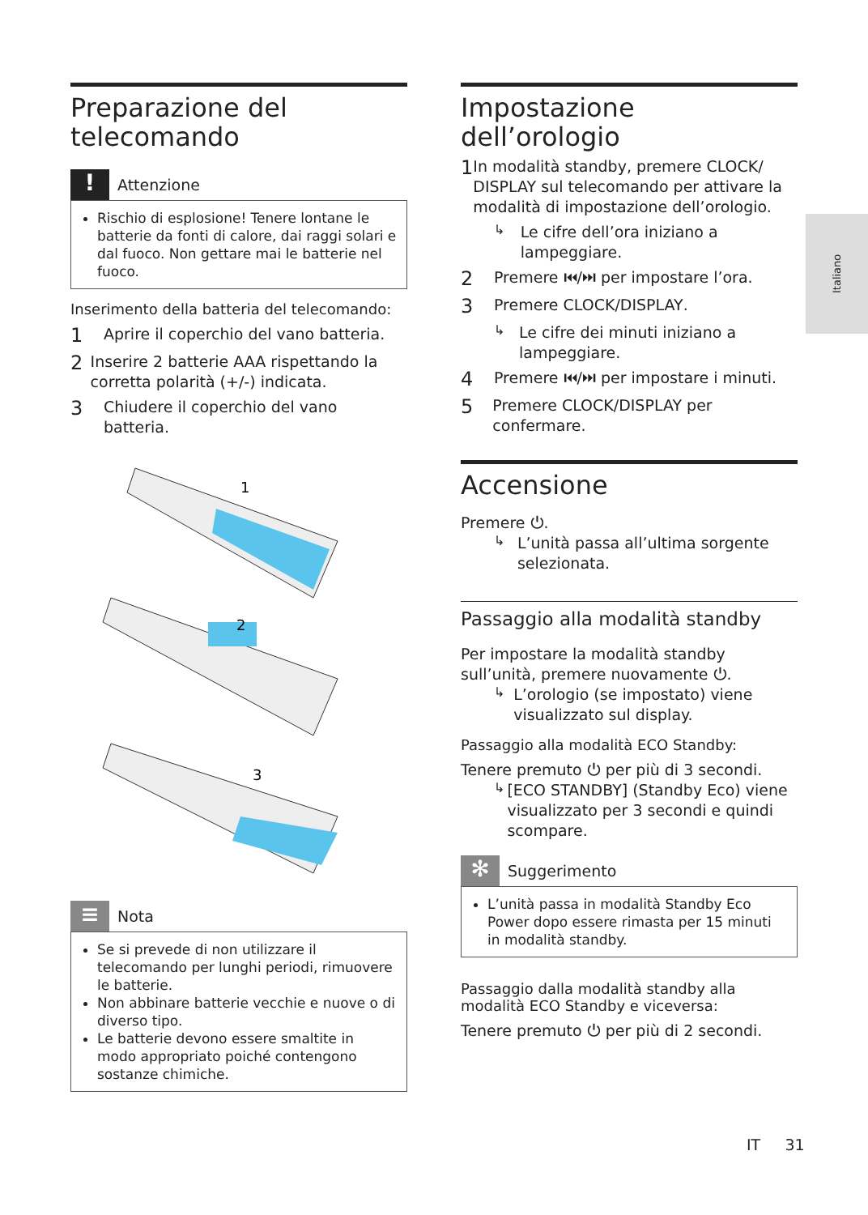Italiano
Preparazione del telecomando
!
Attenzione
Rischio di esplosione! Tenere lontane le batterie da fonti di calore, dai raggi solari e dal fuoco. Non gettare mai le batterie nel fuoco.
Inserimento della batteria del telecomando:
1
Aprire il coperchio del vano batteria.
2
Inserire 2 batterie AAA rispettando la corretta polarità (+/-) indicata.
3
Chiudere il coperchio del vano batteria.
1
2
3
≡
Nota
Se si prevede di non utilizzare il telecomando per lunghi periodi, rimuovere le batterie.
Non abbinare batterie vecchie e nuove o di diverso tipo.
Le batterie devono essere smaltite in modo appropriato poiché contengono sostanze chimiche.
Impostazione dell’orologio
1
In modalità standby, premere CLOCK/ DISPLAY sul telecomando per attivare la modalità di impostazione dell’orologio.
↳
Le cifre dell’ora iniziano a lampeggiare.
2
Premere ⏮/⏭ per impostare l’ora.
3
Premere CLOCK/DISPLAY.
↳
Le cifre dei minuti iniziano a lampeggiare.
4
Premere ⏮/⏭ per impostare i minuti.
5
Premere CLOCK/DISPLAY per confermare.
Accensione
Premere ⏻.
↳
L’unità passa all’ultima sorgente selezionata.
Passaggio alla modalità standby
Per impostare la modalità standby sull’unità, premere nuovamente ⏻.
↳
L’orologio (se impostato) viene visualizzato sul display.
Passaggio alla modalità ECO Standby:
Tenere premuto ⏻ per più di 3 secondi.
↳
[ECO STANDBY] (Standby Eco) viene visualizzato per 3 secondi e quindi scompare.
✻
Suggerimento
L’unità passa in modalità Standby Eco Power dopo essere rimasta per 15 minuti in modalità standby.
Passaggio dalla modalità standby alla modalità ECO Standby e viceversa:
Tenere premuto ⏻ per più di 2 secondi.
IT 31